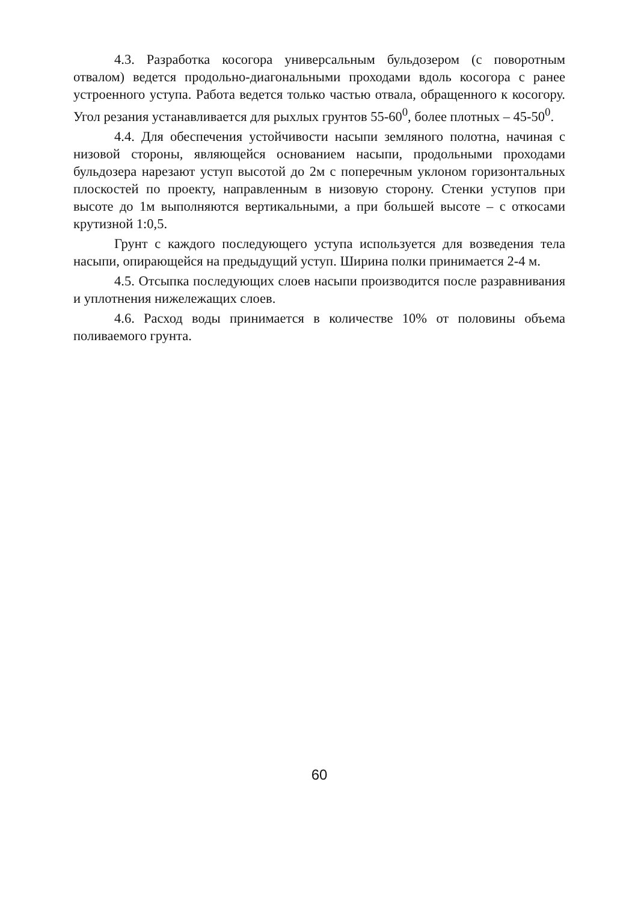4.3. Разработка косогора универсальным бульдозером (с поворотным отвалом) ведется продольно-диагональными проходами вдоль косогора с ранее устроенного уступа. Работа ведется только частью отвала, обращенного к косогору. Угол резания устанавливается для рыхлых грунтов 55-60<sup>0</sup>, более плотных – 45-50<sup>0</sup>.
4.4. Для обеспечения устойчивости насыпи земляного полотна, начиная с низовой стороны, являющейся основанием насыпи, продольными проходами бульдозера нарезают уступ высотой до 2м с поперечным уклоном горизонтальных плоскостей по проекту, направленным в низовую сторону. Стенки уступов при высоте до 1м выполняются вертикальными, а при большей высоте – с откосами крутизной 1:0,5.
Грунт с каждого последующего уступа используется для возведения тела насыпи, опирающейся на предыдущий уступ. Ширина полки принимается 2-4 м.
4.5. Отсыпка последующих слоев насыпи производится после разравнивания и уплотнения нижележащих слоев.
4.6. Расход воды принимается в количестве 10% от половины объема поливаемого грунта.
60